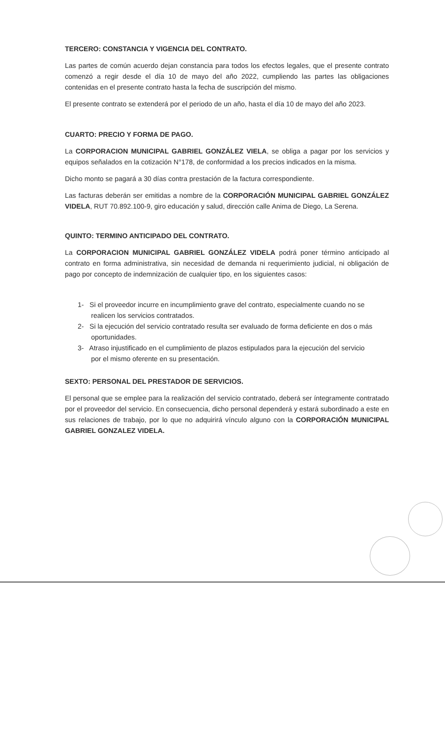TERCERO: CONSTANCIA Y VIGENCIA DEL CONTRATO.
Las partes de común acuerdo dejan constancia para todos los efectos legales, que el presente contrato comenzó a regir desde el día 10 de mayo del año 2022, cumpliendo las partes las obligaciones contenidas en el presente contrato hasta la fecha de suscripción del mismo.
El presente contrato se extenderá por el periodo de un año, hasta el día 10 de mayo del año 2023.
CUARTO: PRECIO Y FORMA DE PAGO.
La CORPORACION MUNICIPAL GABRIEL GONZÁLEZ VIELA, se obliga a pagar por los servicios y equipos señalados en la cotización N°178, de conformidad a los precios indicados en la misma.
Dicho monto se pagará a 30 días contra prestación de la factura correspondiente.
Las facturas deberán ser emitidas a nombre de la CORPORACIÓN MUNICIPAL GABRIEL GONZÁLEZ VIDELA, RUT 70.892.100-9, giro educación y salud, dirección calle Anima de Diego, La Serena.
QUINTO: TERMINO ANTICIPADO DEL CONTRATO.
La CORPORACION MUNICIPAL GABRIEL GONZÁLEZ VIDELA podrá poner término anticipado al contrato en forma administrativa, sin necesidad de demanda ni requerimiento judicial, ni obligación de pago por concepto de indemnización de cualquier tipo, en los siguientes casos:
1- Si el proveedor incurre en incumplimiento grave del contrato, especialmente cuando no se
realicen los servicios contratados.
2- Si la ejecución del servicio contratado resulta ser evaluado de forma deficiente en dos o más
oportunidades.
3- Atraso injustificado en el cumplimiento de plazos estipulados para la ejecución del servicio
por el mismo oferente en su presentación.
SEXTO: PERSONAL DEL PRESTADOR DE SERVICIOS.
El personal que se emplee para la realización del servicio contratado, deberá ser íntegramente contratado por el proveedor del servicio. En consecuencia, dicho personal dependerá y estará subordinado a este en sus relaciones de trabajo, por lo que no adquirirá vínculo alguno con la CORPORACIÓN MUNICIPAL GABRIEL GONZALEZ VIDELA.